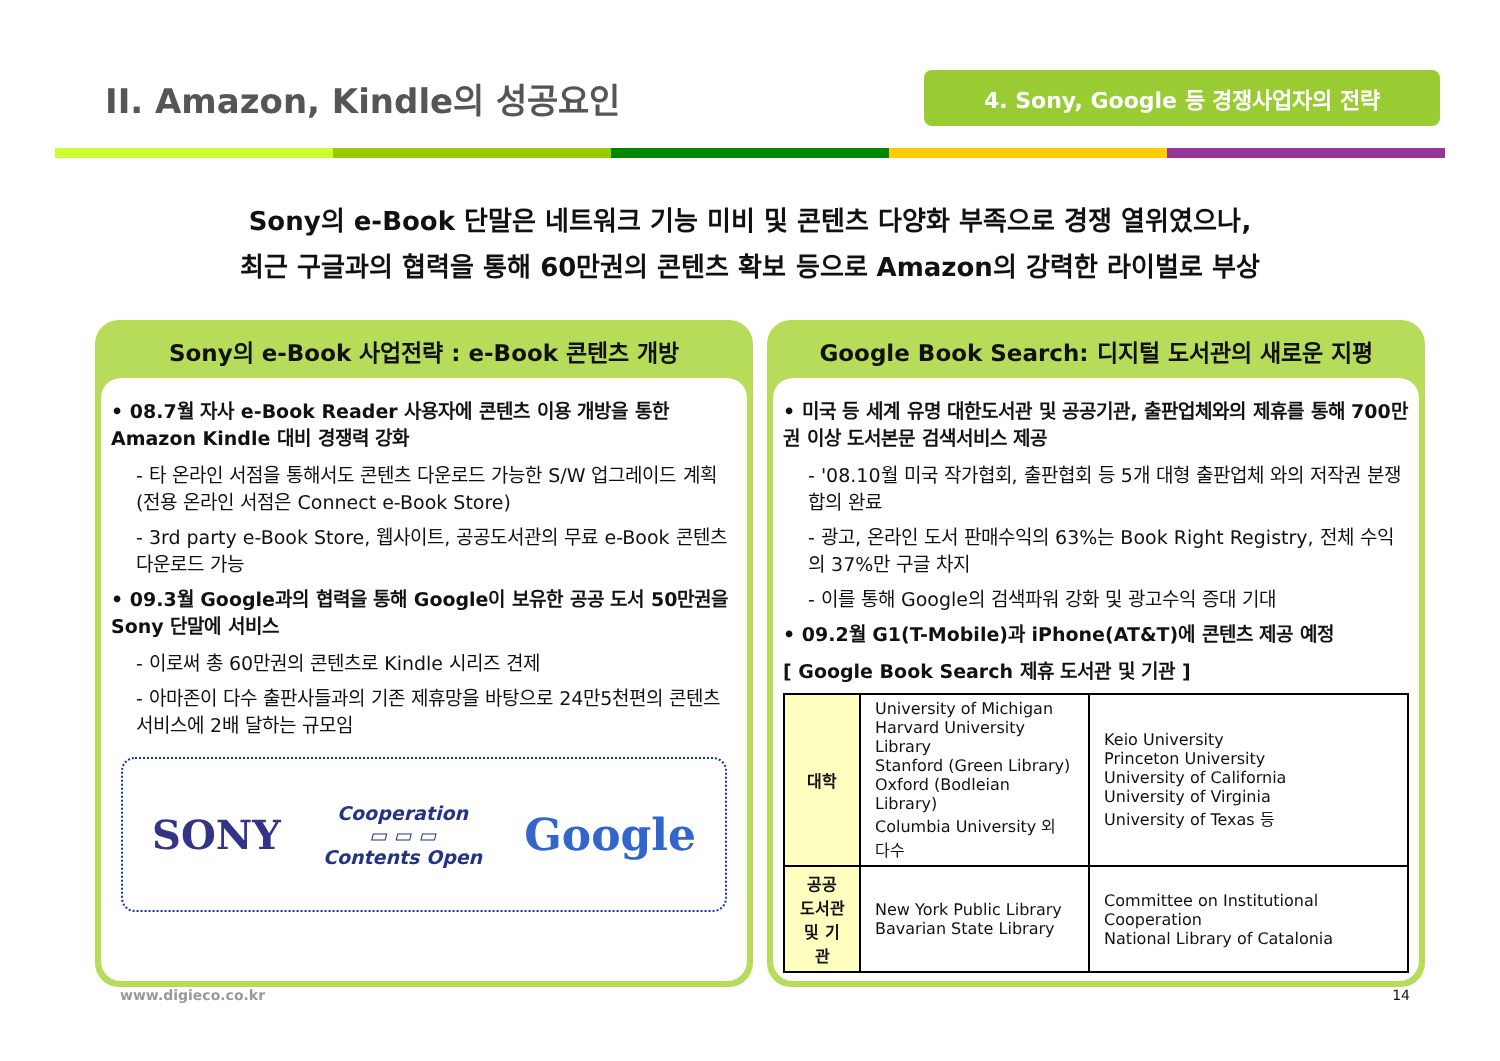II. Amazon, Kindle의 성공요인
4. Sony, Google 등 경쟁사업자의 전략
Sony의 e-Book 단말은 네트워크 기능 미비 및 콘텐츠 다양화 부족으로 경쟁 열위였으나,
최근 구글과의 협력을 통해 60만권의 콘텐츠 확보 등으로 Amazon의 강력한 라이벌로 부상
Sony의 e-Book 사업전략 : e-Book 콘텐츠 개방
• 08.7월 자사 e-Book Reader 사용자에 콘텐츠 이용 개방을 통한 Amazon Kindle 대비 경쟁력 강화
- 타 온라인 서점을 통해서도 콘텐츠 다운로드 가능한 S/W 업그레이드 계획(전용 온라인 서점은 Connect e-Book Store)
- 3rd party e-Book Store, 웹사이트, 공공도서관의 무료 e-Book 콘텐츠 다운로드 가능
• 09.3월 Google과의 협력을 통해 Google이 보유한 공공 도서 50만권을 Sony 단말에 서비스
- 이로써 총 60만권의 콘텐츠로 Kindle 시리즈 견제
- 아마존이 다수 출판사들과의 기존 제휴망을 바탕으로 24만5천편의 콘텐츠 서비스에 2배 달하는 규모임
SONY
Cooperation
▭ ▭ ▭
Contents Open
Google
Google Book Search: 디지털 도서관의 새로운 지평
• 미국 등 세계 유명 대한도서관 및 공공기관, 출판업체와의 제휴를 통해 700만권 이상 도서본문 검색서비스 제공
- '08.10월 미국 작가협회, 출판협회 등 5개 대형 출판업체 와의 저작권 분쟁 합의 완료
- 광고, 온라인 도서 판매수익의 63%는 Book Right Registry, 전체 수익의 37%만 구글 차지
- 이를 통해 Google의 검색파워 강화 및 광고수익 증대 기대
• 09.2월 G1(T-Mobile)과 iPhone(AT&T)에 콘텐츠 제공 예정
[ Google Book Search 제휴 도서관 및 기관 ]
| 대학 | University of Michigan Harvard University Library Stanford (Green Library) Oxford (Bodleian Library) Columbia University 외 다수 | Keio University Princeton University University of California University of Virginia University of Texas 등 |
| 공공 도서관 및 기관 | New York Public Library Bavarian State Library | Committee on Institutional Cooperation National Library of Catalonia |
www.digieco.co.kr 14